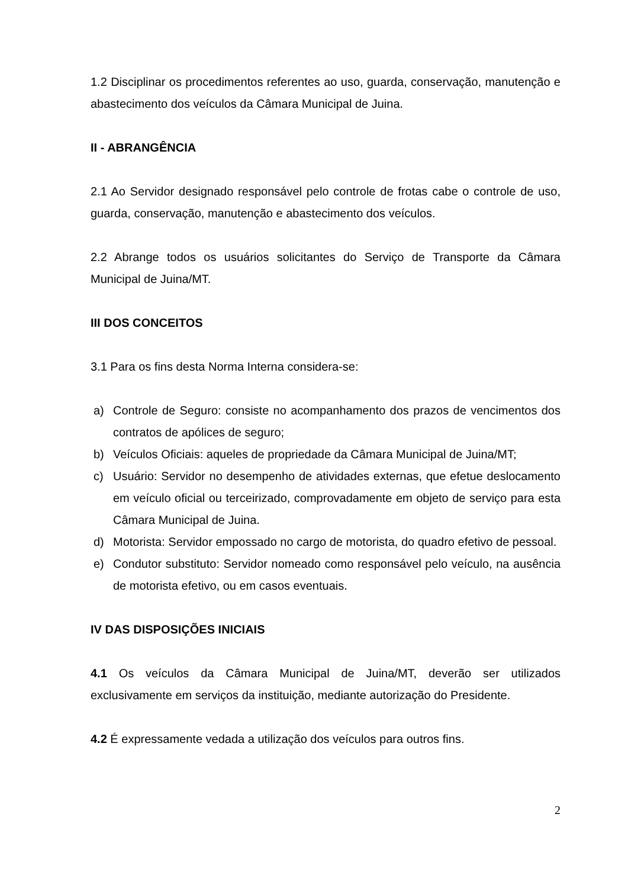1.2 Disciplinar os procedimentos referentes ao uso, guarda, conservação, manutenção e abastecimento dos veículos da Câmara Municipal de Juina.
II - ABRANGÊNCIA
2.1 Ao Servidor designado responsável pelo controle de frotas cabe o controle de uso, guarda, conservação, manutenção e abastecimento dos veículos.
2.2 Abrange todos os usuários solicitantes do Serviço de Transporte da Câmara Municipal de Juina/MT.
III DOS CONCEITOS
3.1 Para os fins desta Norma Interna considera-se:
a) Controle de Seguro: consiste no acompanhamento dos prazos de vencimentos dos contratos de apólices de seguro;
b) Veículos Oficiais: aqueles de propriedade da Câmara Municipal de Juina/MT;
c) Usuário: Servidor no desempenho de atividades externas, que efetue deslocamento em veículo oficial ou terceirizado, comprovadamente em objeto de serviço para esta Câmara Municipal de Juina.
d) Motorista: Servidor empossado no cargo de motorista, do quadro efetivo de pessoal.
e) Condutor substituto: Servidor nomeado como responsável pelo veículo, na ausência de motorista efetivo, ou em casos eventuais.
IV DAS DISPOSIÇÕES INICIAIS
4.1 Os veículos da Câmara Municipal de Juina/MT, deverão ser utilizados exclusivamente em serviços da instituição, mediante autorização do Presidente.
4.2 É expressamente vedada a utilização dos veículos para outros fins.
2